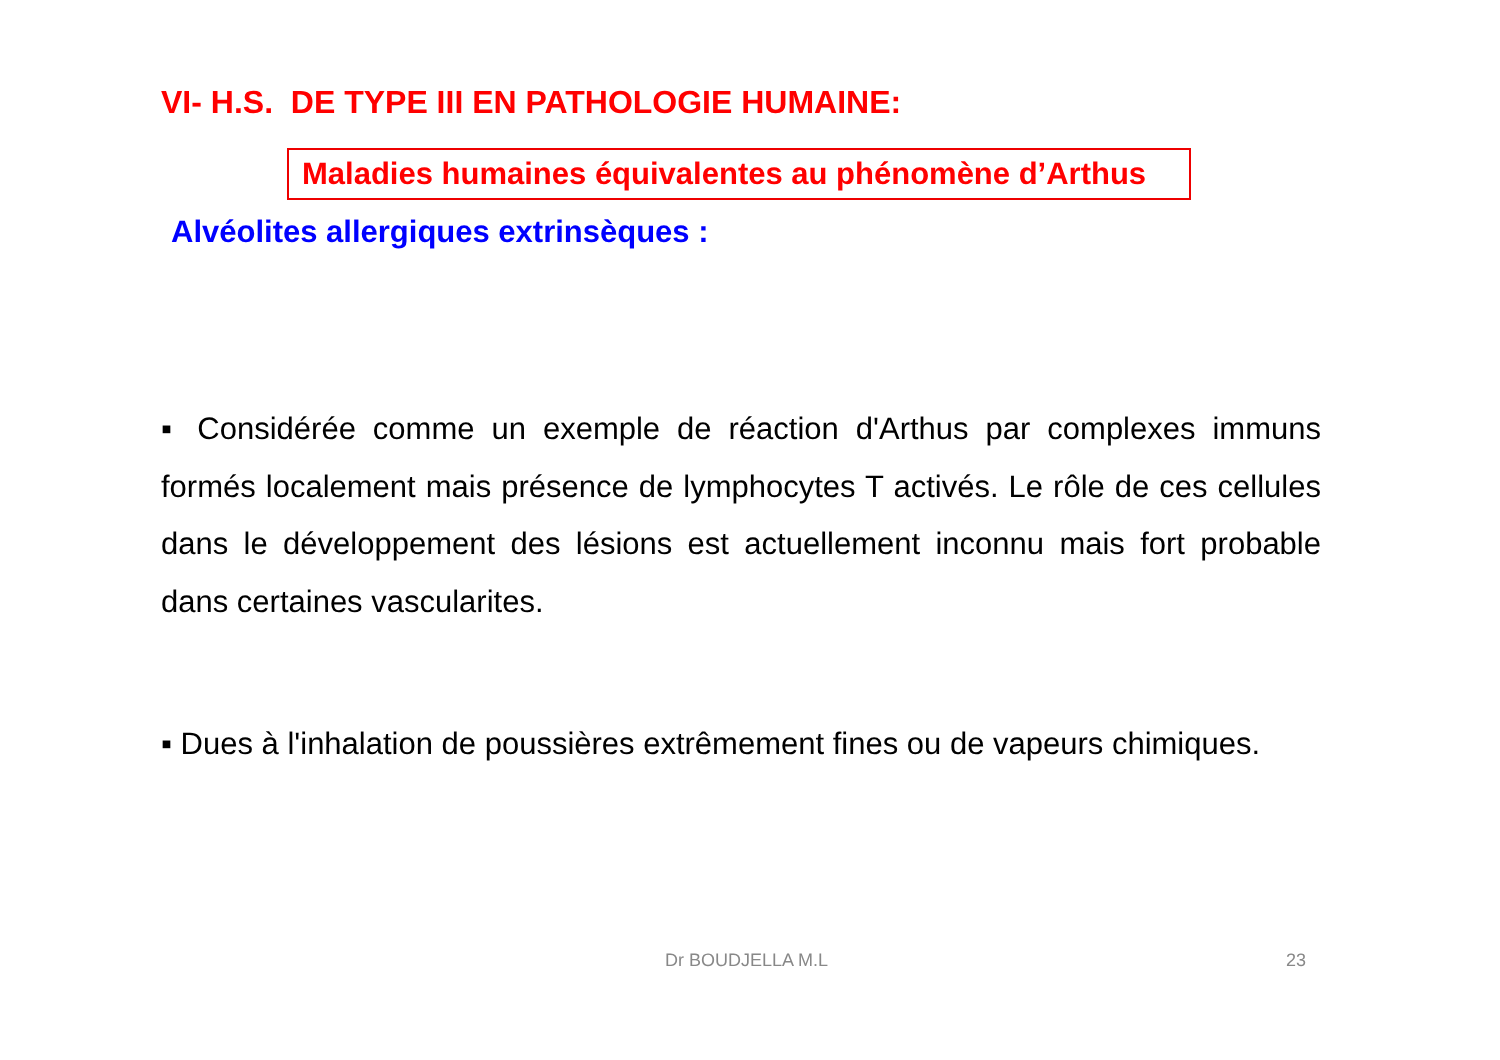VI- H.S. DE TYPE III EN PATHOLOGIE HUMAINE:
Maladies humaines équivalentes au phénomène d’Arthus
Alvéolites allergiques extrinsèques :
▪ Considérée comme un exemple de réaction d'Arthus par complexes immuns formés localement mais présence de lymphocytes T activés. Le rôle de ces cellules dans le développement des lésions est actuellement inconnu mais fort probable dans certaines vascularites.
▪ Dues à l'inhalation de poussières extrêmement fines ou de vapeurs chimiques.
Dr BOUDJELLA M.L 23